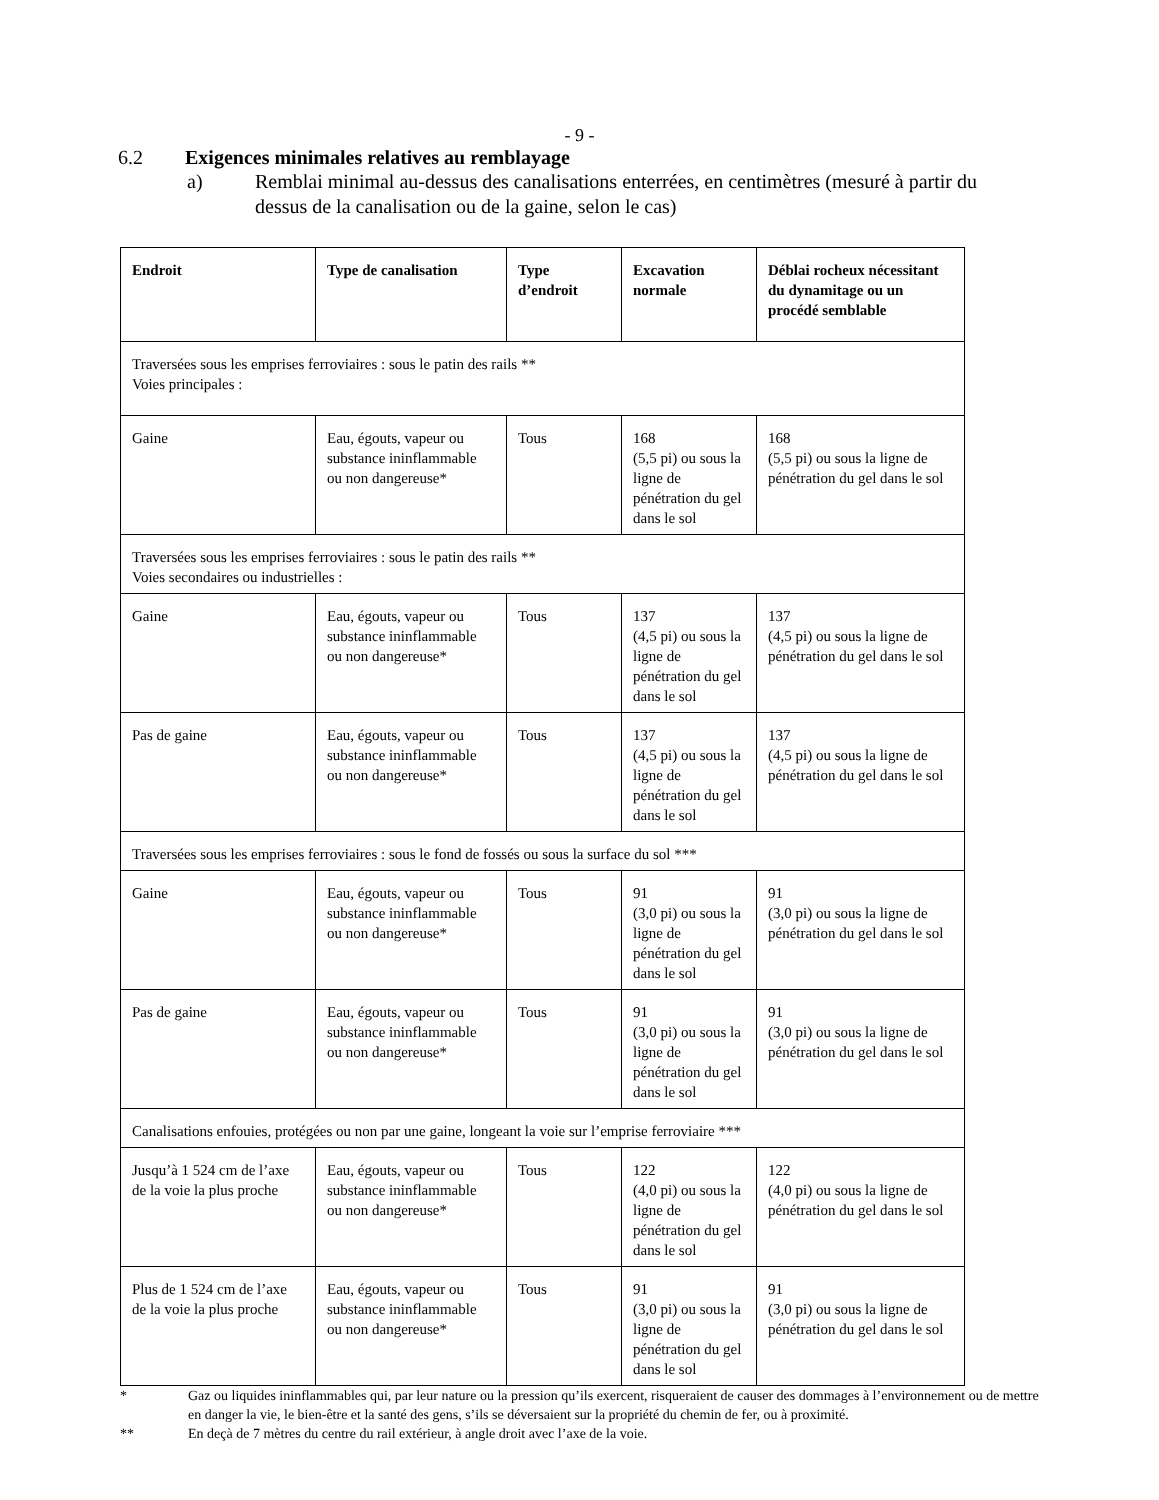- 9 -
6.2 Exigences minimales relatives au remblayage
a) Remblai minimal au-dessus des canalisations enterrées, en centimètres (mesuré à partir du dessus de la canalisation ou de la gaine, selon le cas)
| Endroit | Type de canalisation | Type d’endroit | Excavation normale | Déblai rocheux nécessitant du dynamitage ou un procédé semblable |
| --- | --- | --- | --- | --- |
| Traversées sous les emprises ferroviaires : sous le patin des rails ** Voies principales : | | | | |
| Gaine | Eau, égouts, vapeur ou substance ininflammable ou non dangereuse* | Tous | 168 (5,5 pi) ou sous la ligne de pénétration du gel dans le sol | 168 (5,5 pi) ou sous la ligne de pénétration du gel dans le sol |
| Traversées sous les emprises ferroviaires : sous le patin des rails ** Voies secondaires ou industrielles : | | | | |
| Gaine | Eau, égouts, vapeur ou substance ininflammable ou non dangereuse* | Tous | 137 (4,5 pi) ou sous la ligne de pénétration du gel dans le sol | 137 (4,5 pi) ou sous la ligne de pénétration du gel dans le sol |
| Pas de gaine | Eau, égouts, vapeur ou substance ininflammable ou non dangereuse* | Tous | 137 (4,5 pi) ou sous la ligne de pénétration du gel dans le sol | 137 (4,5 pi) ou sous la ligne de pénétration du gel dans le sol |
| Traversées sous les emprises ferroviaires : sous le fond de fossés ou sous la surface du sol *** | | | | |
| Gaine | Eau, égouts, vapeur ou substance ininflammable ou non dangereuse* | Tous | 91 (3,0 pi) ou sous la ligne de pénétration du gel dans le sol | 91 (3,0 pi) ou sous la ligne de pénétration du gel dans le sol |
| Pas de gaine | Eau, égouts, vapeur ou substance ininflammable ou non dangereuse* | Tous | 91 (3,0 pi) ou sous la ligne de pénétration du gel dans le sol | 91 (3,0 pi) ou sous la ligne de pénétration du gel dans le sol |
| Canalisations enfouies, protégées ou non par une gaine, longeant la voie sur l’emprise ferroviaire *** | | | | |
| Jusqu’à 1 524 cm de l’axe de la voie la plus proche | Eau, égouts, vapeur ou substance ininflammable ou non dangereuse* | Tous | 122 (4,0 pi) ou sous la ligne de pénétration du gel dans le sol | 122 (4,0 pi) ou sous la ligne de pénétration du gel dans le sol |
| Plus de 1 524 cm de l’axe de la voie la plus proche | Eau, égouts, vapeur ou substance ininflammable ou non dangereuse* | Tous | 91 (3,0 pi) ou sous la ligne de pénétration du gel dans le sol | 91 (3,0 pi) ou sous la ligne de pénétration du gel dans le sol |
* Gaz ou liquides ininflammables qui, par leur nature ou la pression qu’ils exercent, risqueraient de causer des dommages à l’environnement ou de mettre en danger la vie, le bien-être et la santé des gens, s’ils se déversaient sur la propriété du chemin de fer, ou à proximité.
** En deçà de 7 mètres du centre du rail extérieur, à angle droit avec l’axe de la voie.